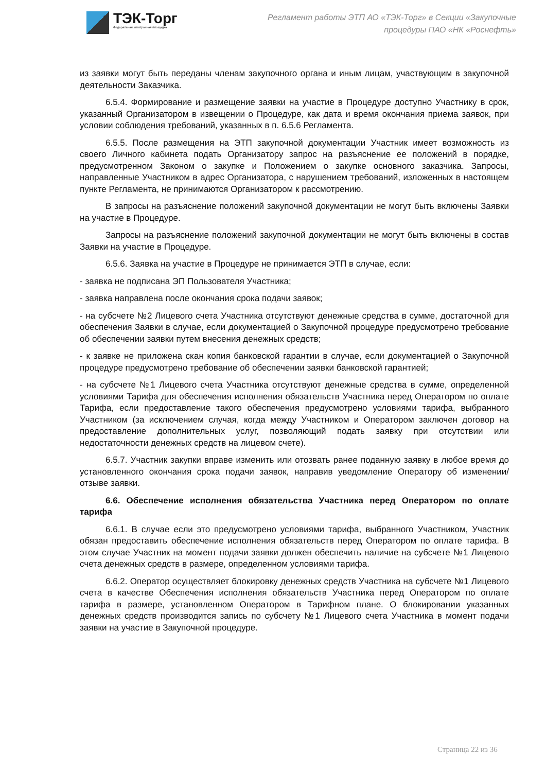ТЭК-Торг
Федеральная электронная площадка
Регламент работы ЭТП АО «ТЭК-Торг» в Секции «Закупочные
процедуры ПАО «НК «Роснефть»
из заявки могут быть переданы членам закупочного органа и иным лицам, участвующим в закупочной деятельности Заказчика.
6.5.4. Формирование и размещение заявки на участие в Процедуре доступно Участнику в срок, указанный Организатором в извещении о Процедуре, как дата и время окончания приема заявок, при условии соблюдения требований, указанных в п. 6.5.6 Регламента.
6.5.5. После размещения на ЭТП закупочной документации Участник имеет возможность из своего Личного кабинета подать Организатору запрос на разъяснение ее положений в порядке, предусмотренном Законом о закупке и Положением о закупке основного заказчика. Запросы, направленные Участником в адрес Организатора, с нарушением требований, изложенных в настоящем пункте Регламента, не принимаются Организатором к рассмотрению.
В запросы на разъяснение положений закупочной документации не могут быть включены Заявки на участие в Процедуре.
Запросы на разъяснение положений закупочной документации не могут быть включены в состав Заявки на участие в Процедуре.
6.5.6. Заявка на участие в Процедуре не принимается ЭТП в случае, если:
- заявка не подписана ЭП Пользователя Участника;
- заявка направлена после окончания срока подачи заявок;
- на субсчете №2 Лицевого счета Участника отсутствуют денежные средства в сумме, достаточной для обеспечения Заявки в случае, если документацией о Закупочной процедуре предусмотрено требование об обеспечении заявки путем внесения денежных средств;
- к заявке не приложена скан копия банковской гарантии в случае, если документацией о Закупочной процедуре предусмотрено требование об обеспечении заявки банковской гарантией;
- на субсчете №1 Лицевого счета Участника отсутствуют денежные средства в сумме, определенной условиями Тарифа для обеспечения исполнения обязательств Участника перед Оператором по оплате Тарифа, если предоставление такого обеспечения предусмотрено условиями тарифа, выбранного Участником (за исключением случая, когда между Участником и Оператором заключен договор на предоставление дополнительных услуг, позволяющий подать заявку при отсутствии или недостаточности денежных средств на лицевом счете).
6.5.7. Участник закупки вправе изменить или отозвать ранее поданную заявку в любое время до установленного окончания срока подачи заявок, направив уведомление Оператору об изменении/отзыве заявки.
6.6. Обеспечение исполнения обязательства Участника перед Оператором по оплате тарифа
6.6.1. В случае если это предусмотрено условиями тарифа, выбранного Участником, Участник обязан предоставить обеспечение исполнения обязательств перед Оператором по оплате тарифа. В этом случае Участник на момент подачи заявки должен обеспечить наличие на субсчете №1 Лицевого счета денежных средств в размере, определенном условиями тарифа.
6.6.2. Оператор осуществляет блокировку денежных средств Участника на субсчете №1 Лицевого счета в качестве Обеспечения исполнения обязательств Участника перед Оператором по оплате тарифа в размере, установленном Оператором в Тарифном плане. О блокировании указанных денежных средств производится запись по субсчету №1 Лицевого счета Участника в момент подачи заявки на участие в Закупочной процедуре.
Страница 22 из 36